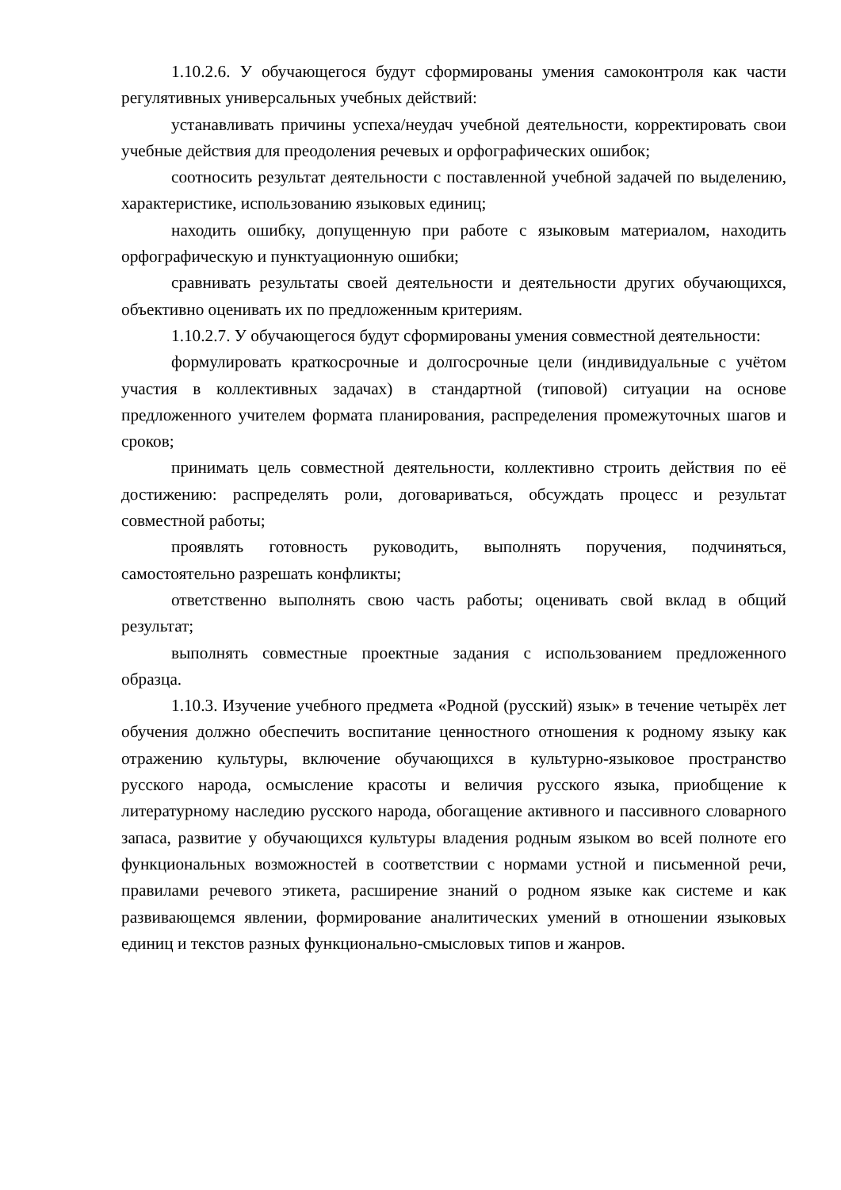1.10.2.6. У обучающегося будут сформированы умения самоконтроля как части регулятивных универсальных учебных действий:
устанавливать причины успеха/неудач учебной деятельности, корректировать свои учебные действия для преодоления речевых и орфографических ошибок;
соотносить результат деятельности с поставленной учебной задачей по выделению, характеристике, использованию языковых единиц;
находить ошибку, допущенную при работе с языковым материалом, находить орфографическую и пунктуационную ошибки;
сравнивать результаты своей деятельности и деятельности других обучающихся, объективно оценивать их по предложенным критериям.
1.10.2.7. У обучающегося будут сформированы умения совместной деятельности:
формулировать краткосрочные и долгосрочные цели (индивидуальные с учётом участия в коллективных задачах) в стандартной (типовой) ситуации на основе предложенного учителем формата планирования, распределения промежуточных шагов и сроков;
принимать цель совместной деятельности, коллективно строить действия по её достижению: распределять роли, договариваться, обсуждать процесс и результат совместной работы;
проявлять готовность руководить, выполнять поручения, подчиняться, самостоятельно разрешать конфликты;
ответственно выполнять свою часть работы; оценивать свой вклад в общий результат;
выполнять совместные проектные задания с использованием предложенного образца.
1.10.3. Изучение учебного предмета «Родной (русский) язык» в течение четырёх лет обучения должно обеспечить воспитание ценностного отношения к родному языку как отражению культуры, включение обучающихся в культурно-языковое пространство русского народа, осмысление красоты и величия русского языка, приобщение к литературному наследию русского народа, обогащение активного и пассивного словарного запаса, развитие у обучающихся культуры владения родным языком во всей полноте его функциональных возможностей в соответствии с нормами устной и письменной речи, правилами речевого этикета, расширение знаний о родном языке как системе и как развивающемся явлении, формирование аналитических умений в отношении языковых единиц и текстов разных функционально-смысловых типов и жанров.